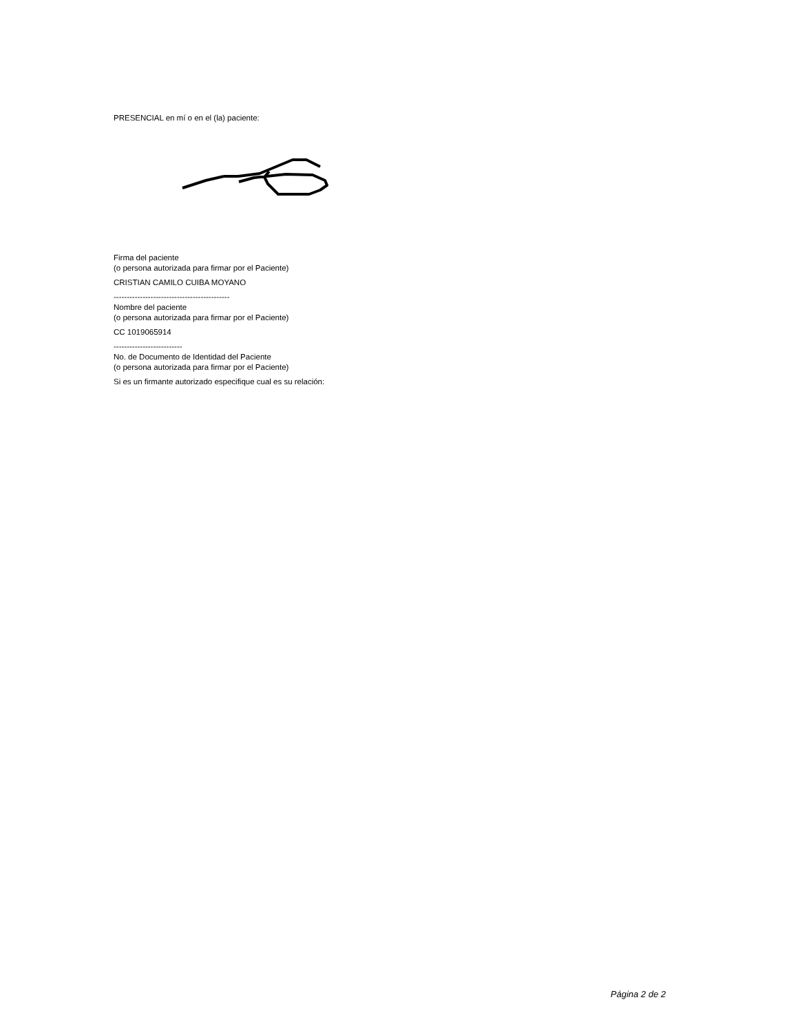PRESENCIAL en mí o en el (la) paciente:
Firma del paciente
(o persona autorizada para firmar por el Paciente)
CRISTIAN CAMILO CUIBA MOYANO
--------------------------------------------
Nombre del paciente
(o persona autorizada para firmar por el Paciente)
CC 1019065914
--------------------------
No. de Documento de Identidad del Paciente
(o persona autorizada para firmar por el Paciente)
Si es un firmante autorizado especifique cual es su relación:
Página 2 de 2